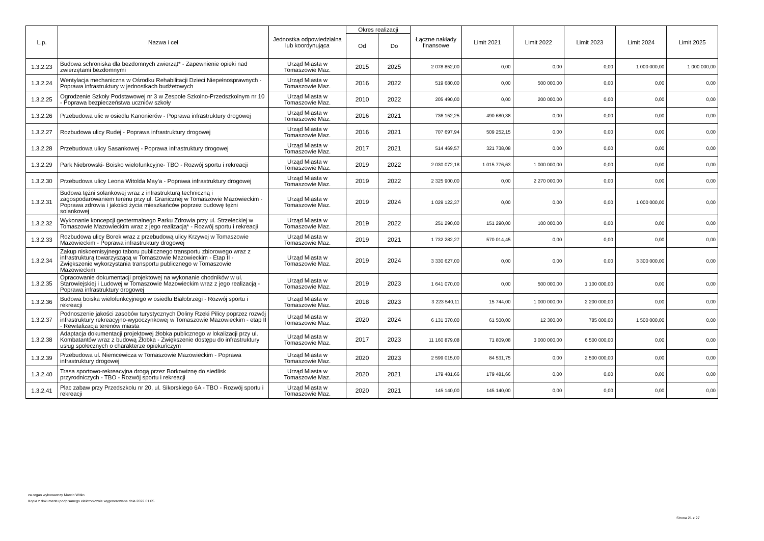| L.p. | Nazwa i cel | Jednostka odpowiedzialna lub koordynująca | Okres realizacji | | Łączne nakłady finansowe | Limit 2021 | Limit 2022 | Limit 2023 | Limit 2024 | Limit 2025 |
| --- | --- | --- | --- | --- | --- | --- | --- | --- | --- | --- |
| | | | Od | Do | | | | | | |
| 1.3.2.23 | Budowa schroniska dla bezdomnych zwierząt* - Zapewnienie opieki nad zwierzętami bezdomnymi | Urząd Miasta w Tomaszowie Maz. | 2015 | 2025 | 2 078 852,00 | 0,00 | 0,00 | 0,00 | 1 000 000,00 | 1 000 000,00 |
| 1.3.2.24 | Wentylacja mechaniczna w Ośrodku Rehabilitacji Dzieci Niepełnosprawnych - Poprawa infrastruktury w jednostkach budżetowych | Urząd Miasta w Tomaszowie Maz. | 2016 | 2022 | 519 680,00 | 0,00 | 500 000,00 | 0,00 | 0,00 | 0,00 |
| 1.3.2.25 | Ogrodzenie Szkoły Podstawowej nr 3 w Zespole Szkolno-Przedszkolnym nr 10 - Poprawa bezpieczeństwa uczniów szkoły | Urząd Miasta w Tomaszowie Maz. | 2010 | 2022 | 205 490,00 | 0,00 | 200 000,00 | 0,00 | 0,00 | 0,00 |
| 1.3.2.26 | Przebudowa ulic w osiedlu Kanonierów - Poprawa infrastruktury drogowej | Urząd Miasta w Tomaszowie Maz. | 2016 | 2021 | 736 152,25 | 490 680,38 | 0,00 | 0,00 | 0,00 | 0,00 |
| 1.3.2.27 | Rozbudowa ulicy Rudej - Poprawa infrastruktury drogowej | Urząd Miasta w Tomaszowie Maz. | 2016 | 2021 | 707 697,94 | 509 252,15 | 0,00 | 0,00 | 0,00 | 0,00 |
| 1.3.2.28 | Przebudowa ulicy Sasankowej - Poprawa infrastruktury drogowej | Urząd Miasta w Tomaszowie Maz. | 2017 | 2021 | 514 469,57 | 321 738,08 | 0,00 | 0,00 | 0,00 | 0,00 |
| 1.3.2.29 | Park Niebrowski- Boisko wielofunkcyjne- TBO - Rozwój sportu i rekreacji | Urząd Miasta w Tomaszowie Maz. | 2019 | 2022 | 2 030 072,18 | 1 015 776,63 | 1 000 000,00 | 0,00 | 0,00 | 0,00 |
| 1.3.2.30 | Przebudowa ulicy Leona Witolda May'a - Poprawa infrastruktury drogowej | Urząd Miasta w Tomaszowie Maz. | 2019 | 2022 | 2 325 900,00 | 0,00 | 2 270 000,00 | 0,00 | 0,00 | 0,00 |
| 1.3.2.31 | Budowa tężni solankowej wraz z infrastrukturą techniczną i zagospodarowaniem terenu przy ul. Granicznej w Tomaszowie Mazowieckim - Poprawa zdrowia i jakości życia mieszkańców poprzez budowę tężni solankowej | Urząd Miasta w Tomaszowie Maz. | 2019 | 2024 | 1 029 122,37 | 0,00 | 0,00 | 0,00 | 1 000 000,00 | 0,00 |
| 1.3.2.32 | Wykonanie koncepcji geotermalnego Parku Zdrowia przy ul. Strzeleckiej w Tomaszowie Mazowieckim wraz z jego realizacją* - Rozwój sportu i rekreacji | Urząd Miasta w Tomaszowie Maz. | 2019 | 2022 | 251 290,00 | 151 290,00 | 100 000,00 | 0,00 | 0,00 | 0,00 |
| 1.3.2.33 | Rozbudowa ulicy Borek wraz z przebudową ulicy Krzywej w Tomaszowie Mazowieckim - Poprawa infrastruktury drogowej | Urząd Miasta w Tomaszowie Maz. | 2019 | 2021 | 1 732 282,27 | 570 014,45 | 0,00 | 0,00 | 0,00 | 0,00 |
| 1.3.2.34 | Zakup niskoemisyjnego taboru publicznego transportu zbiorowego wraz z infrastrukturą towarzyszącą w Tomaszowie Mazowieckim - Etap II - Zwiększenie wykorzystania transportu publicznego w Tomaszowie Mazowieckim | Urząd Miasta w Tomaszowie Maz. | 2019 | 2024 | 3 330 627,00 | 0,00 | 0,00 | 0,00 | 3 300 000,00 | 0,00 |
| 1.3.2.35 | Opracowanie dokumentacji projektowej na wykonanie chodników w ul. Starowiejskiej i Ludowej w Tomaszowie Mazowieckim wraz z jego realizacją - Poprawa infrastruktury drogowej | Urząd Miasta w Tomaszowie Maz. | 2019 | 2023 | 1 641 070,00 | 0,00 | 500 000,00 | 1 100 000,00 | 0,00 | 0,00 |
| 1.3.2.36 | Budowa boiska wielofunkcyjnego w osiedlu Białobrzegi - Rozwój sportu i rekreacji | Urząd Miasta w Tomaszowie Maz. | 2018 | 2023 | 3 223 540,11 | 15 744,00 | 1 000 000,00 | 2 200 000,00 | 0,00 | 0,00 |
| 1.3.2.37 | Podnoszenie jakości zasobów turystycznych Doliny Rzeki Pilicy poprzez rozwój infrastruktury rekreacyjno-wypoczynkowej w Tomaszowie Mazowieckim - etap II - Rewitalizacja terenów miasta | Urząd Miasta w Tomaszowie Maz. | 2020 | 2024 | 6 131 370,00 | 61 500,00 | 12 300,00 | 785 000,00 | 1 500 000,00 | 0,00 |
| 1.3.2.38 | Adaptacja dokumentacji projektowej żłobka publicznego w lokalizacji przy ul. Kombatantów wraz z budową Żłobka - Zwiększenie dostępu do infrastruktury usług społecznych o charakterze opiekuńczym | Urząd Miasta w Tomaszowie Maz. | 2017 | 2023 | 11 160 879,08 | 71 809,08 | 3 000 000,00 | 6 500 000,00 | 0,00 | 0,00 |
| 1.3.2.39 | Przebudowa ul. Niemcewicza w Tomaszowie Mazowieckim - Poprawa infrastruktury drogowej | Urząd Miasta w Tomaszowie Maz. | 2020 | 2023 | 2 599 015,00 | 84 531,75 | 0,00 | 2 500 000,00 | 0,00 | 0,00 |
| 1.3.2.40 | Trasa sportowo-rekreacyjna drogą przez Borkowiznę do siedlisk przyrodniczych - TBO - Rozwój sportu i rekreacji | Urząd Miasta w Tomaszowie Maz. | 2020 | 2021 | 179 481,66 | 179 481,66 | 0,00 | 0,00 | 0,00 | 0,00 |
| 1.3.2.41 | Plac zabaw przy Przedszkolu nr 20, ul. Sikorskiego 6A - TBO - Rozwój sportu i rekreacji | Urząd Miasta w Tomaszowie Maz. | 2020 | 2021 | 145 140,00 | 145 140,00 | 0,00 | 0,00 | 0,00 | 0,00 |
za organ wykonawczy Marcin Witko
Kopia z dokumentu podpisanego elektronicznie wygenerowana dnia 2022.01.05
Strona 21 z 27